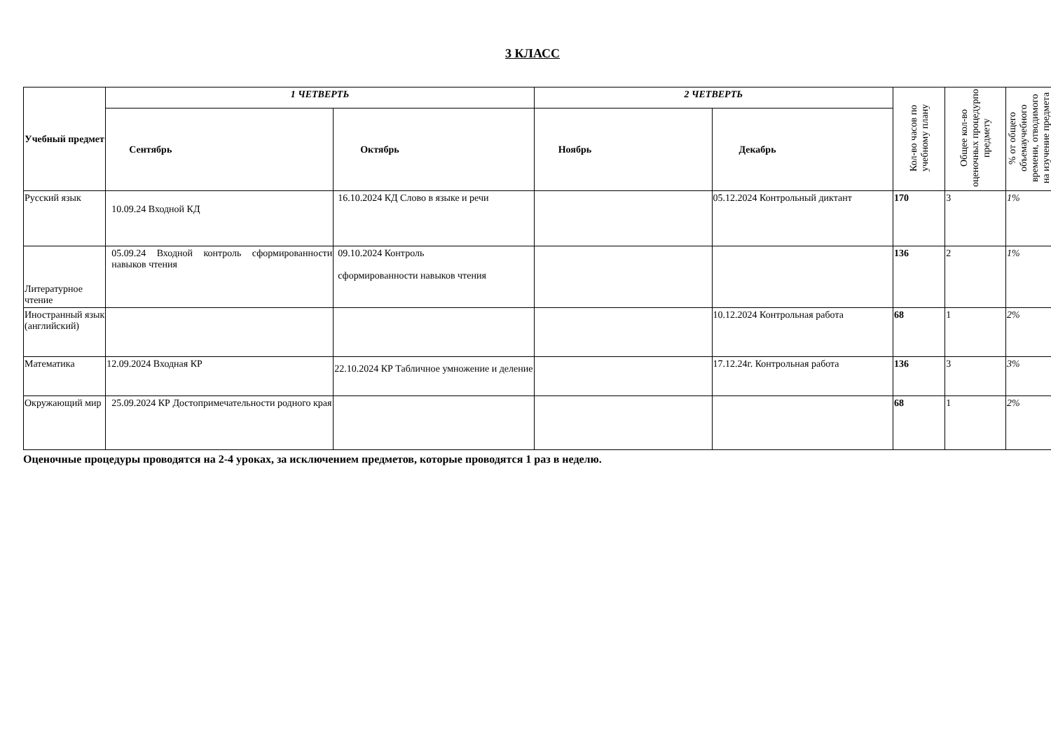3 КЛАСС
| Учебный предмет | 1 ЧЕТВЕРТЬ | | 2 ЧЕТВЕРТЬ | | Кол-во часов по учебному плану | Общее кол-во оценочных процедурпо предмету | % от общего объемаучебного времени, отводимого на изучение предмета |
| --- | --- | --- | --- | --- | --- | --- | --- |
| | Сентябрь | Октябрь | Ноябрь | Декабрь | | | |
| Русский язык | 10.09.24 Входной КД | 16.10.2024 КД Слово в языке и речи | | 05.12.2024 Контрольный диктант | 170 | 3 | 1% |
| Литературное чтение | 05.09.24 Входной контроль сформированности навыков чтения | 09.10.2024 Контроль сформированности навыков чтения | | | 136 | 2 | 1% |
| Иностранный язык (английский) | | | | 10.12.2024 Контрольная работа | 68 | 1 | 2% |
| Математика | 12.09.2024 Входная КР | 22.10.2024 КР Табличное умножение и деление | | 17.12.24г. Контрольная работа | 136 | 3 | 3% |
| Окружающий мир | 25.09.2024 КР Достопримечательности родного края | | | | 68 | 1 | 2% |
Оценочные процедуры проводятся на 2-4 уроках, за исключением предметов, которые проводятся 1 раз в неделю.